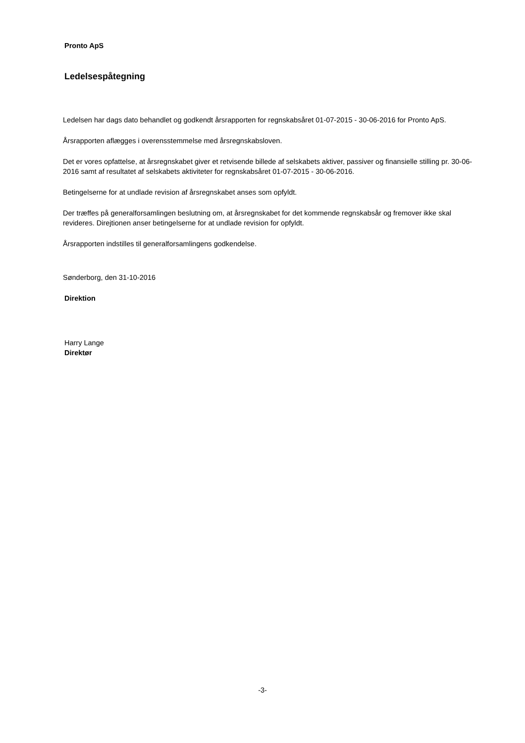Pronto ApS
Ledelsespåtegning
Ledelsen har dags dato behandlet og godkendt årsrapporten for regnskabsåret 01-07-2015 - 30-06-2016 for Pronto ApS.
Årsrapporten aflægges i overensstemmelse med årsregnskabsloven.
Det er vores opfattelse, at årsregnskabet giver et retvisende billede af selskabets aktiver, passiver og finansielle stilling pr. 30-06-2016 samt af resultatet af selskabets aktiviteter for regnskabsåret 01-07-2015 - 30-06-2016.
Betingelserne for at undlade revision af årsregnskabet anses som opfyldt.
Der træffes på generalforsamlingen beslutning om, at årsregnskabet for det kommende regnskabsår og fremover ikke skal revideres. Direjtionen anser betingelserne for at undlade revision for opfyldt.
Årsrapporten indstilles til generalforsamlingens godkendelse.
Sønderborg, den 31-10-2016
Direktion
Harry Lange
Direktør
-3-